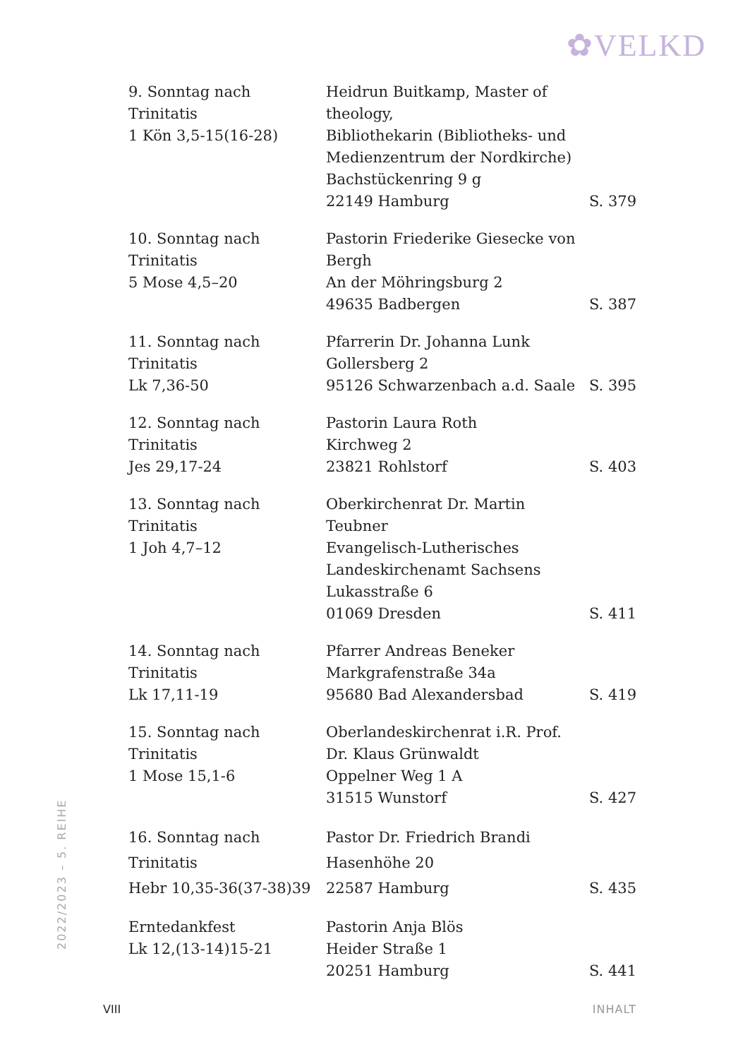✿VELKD
2022/2023 – 5. REIHE
| 9. Sonntag nach Trinitatis 1 Kön 3,5-15(16-28) | Heidrun Buitkamp, Master of theology, Bibliothekarin (Bibliotheks- und Medienzentrum der Nordkirche) Bachstückenring 9 g 22149 Hamburg | S. 379 |
| 10. Sonntag nach Trinitatis 5 Mose 4,5–20 | Pastorin Friederike Giesecke von Bergh An der Möhringsburg 2 49635 Badbergen | S. 387 |
| 11. Sonntag nach Trinitatis Lk 7,36-50 | Pfarrerin Dr. Johanna Lunk Gollersberg 2 95126 Schwarzenbach a.d. Saale | S. 395 |
| 12. Sonntag nach Trinitatis Jes 29,17-24 | Pastorin Laura Roth Kirchweg 2 23821 Rohlstorf | S. 403 |
| 13. Sonntag nach Trinitatis 1 Joh 4,7–12 | Oberkirchenrat Dr. Martin Teubner Evangelisch-Lutherisches Landeskirchenamt Sachsens Lukasstraße 6 01069 Dresden | S. 411 |
| 14. Sonntag nach Trinitatis Lk 17,11-19 | Pfarrer Andreas Beneker Markgrafenstraße 34a 95680 Bad Alexandersbad | S. 419 |
| 15. Sonntag nach Trinitatis 1 Mose 15,1-6 | Oberlandeskirchenrat i.R. Prof. Dr. Klaus Grünwaldt Oppelner Weg 1 A 31515 Wunstorf | S. 427 |
| 16. Sonntag nach Trinitatis Hebr 10,35-36(37-38)39 | Pastor Dr. Friedrich Brandi Hasenhöhe 20 22587 Hamburg | S. 435 |
| Erntedankfest Lk 12,(13-14)15-21 | Pastorin Anja Blös Heider Straße 1 20251 Hamburg | S. 441 |
VIII INHALT